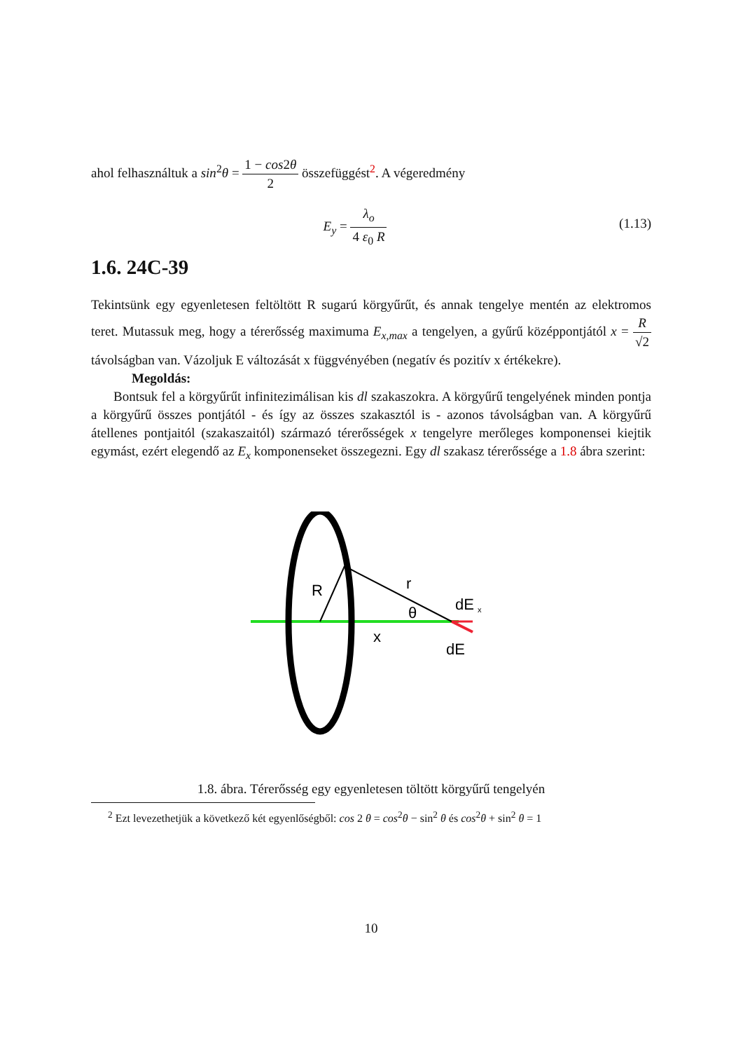ahol felhasználtuk a sin<sup>2</sup>θ = 1 − cos2θ 2 összefüggést<sup>2</sup>. A végeredmény
E<sub>y</sub> = λ<sub>o</sub> 4 ε<sub>0</sub> R (1.13)
1.6. 24C-39
Tekintsünk egy egyenletesen feltöltött R sugarú körgyűrűt, és annak tengelye mentén az elektromos teret. Mutassuk meg, hogy a térerősség maximuma E<sub>x,max</sub> a tengelyen, a gyűrű középpontjától x = R √2 távolságban van. Vázoljuk E változását x függvényében (negatív és pozitív x értékekre).
Megoldás:
Bontsuk fel a körgyűrűt infinitezimálisan kis dl szakaszokra. A körgyűrű tengelyének minden pontja a körgyűrű összes pontjától - és így az összes szakasztól is - azonos távolságban van. A körgyűrű átellenes pontjaitól (szakaszaitól) származó térerősségek x tengelyre merőleges komponensei kiejtik egymást, ezért elegendő az E<sub>x</sub> komponenseket összegezni. Egy dl szakasz térerőssége a 1.8 ábra szerint:
R
r
θ
x
dE
x
dE
1.8. ábra. Térerősség egy egyenletesen töltött körgyűrű tengelyén
<sup>2</sup> Ezt levezethetjük a következő két egyenlőségből: cos 2 θ = cos<sup>2</sup>θ − sin<sup>2</sup> θ és cos<sup>2</sup>θ + sin<sup>2</sup> θ = 1
10